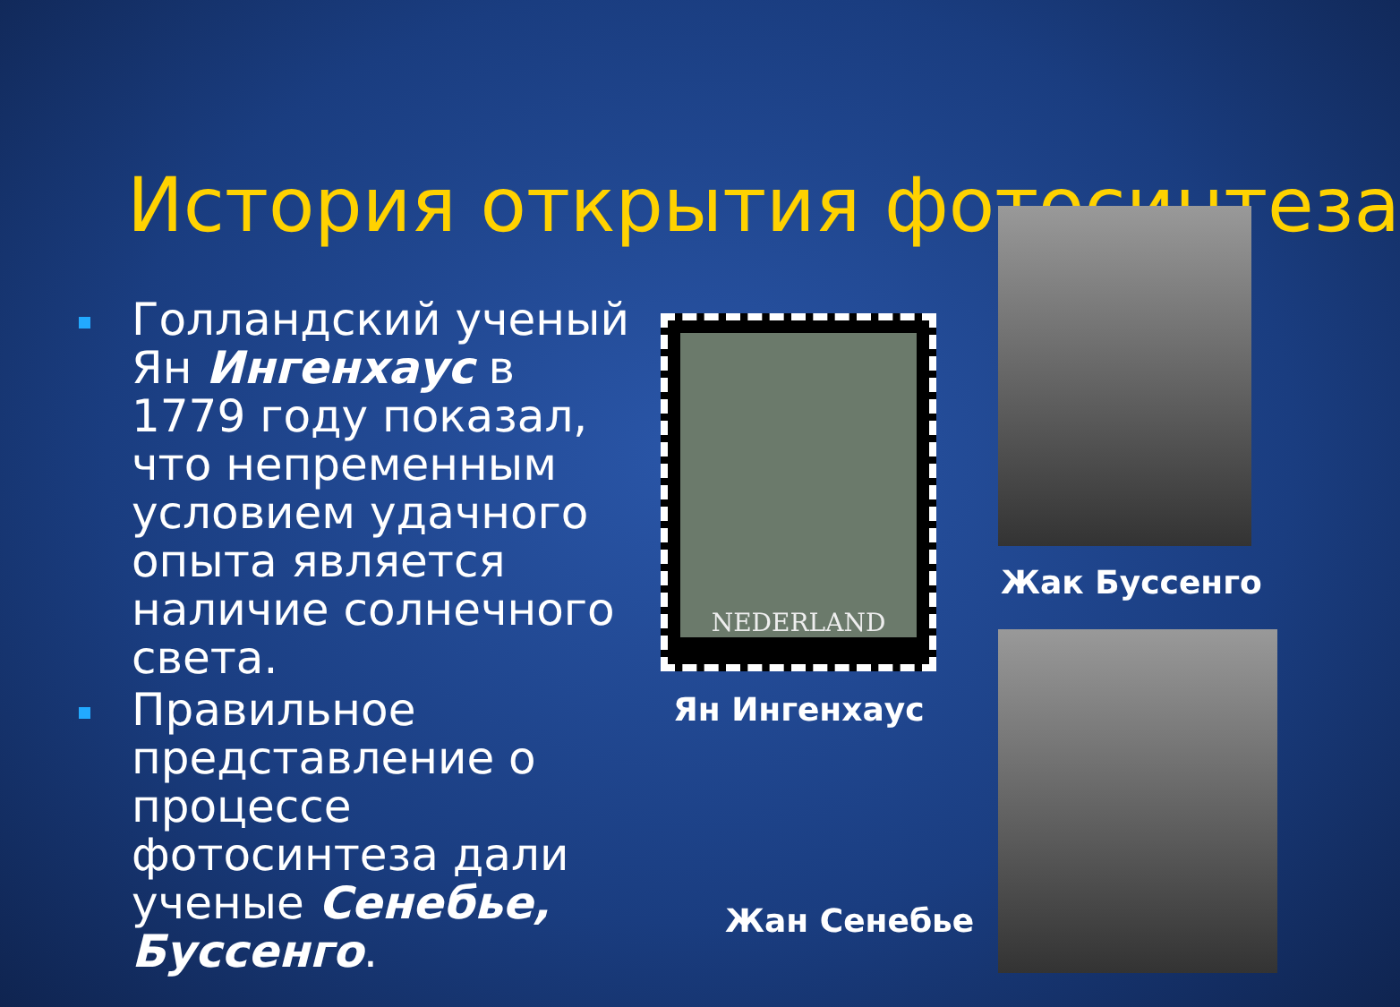История открытия фотосинтеза
Голландский ученый Ян Ингенхаус в 1779 году показал, что непременным условием удачного опыта является наличие солнечного света.
Правильное представление о процессе фотосинтеза дали ученые Сенебье, Буссенго.
NEDERLAND
Ян Ингенхаус
Жак Буссенго
Жан Сенебье